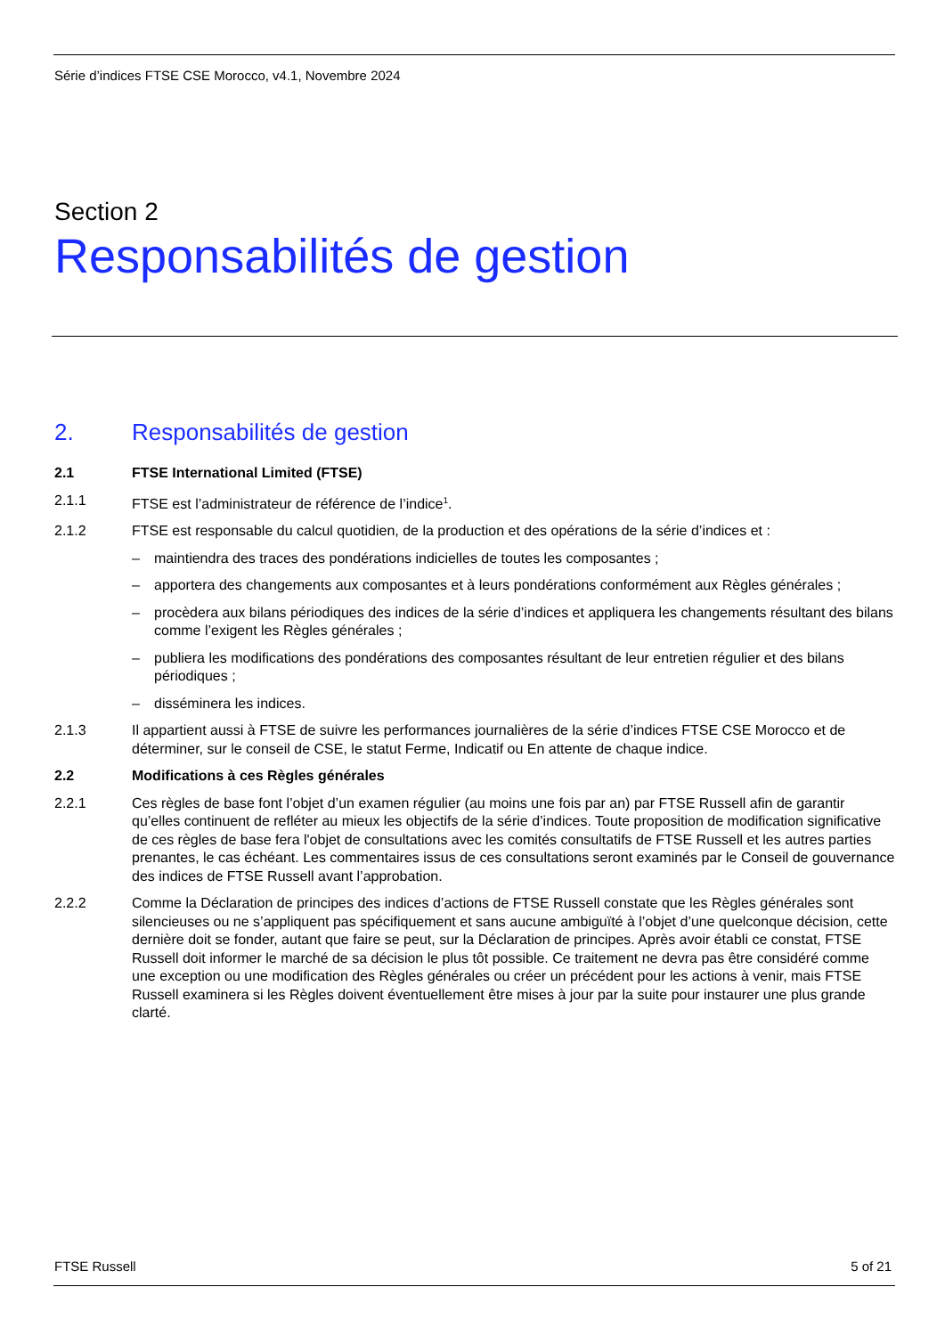Série d’indices FTSE CSE Morocco, v4.1, Novembre 2024
Section 2
Responsabilités de gestion
2. Responsabilités de gestion
2.1 FTSE International Limited (FTSE)
2.1.1 FTSE est l’administrateur de référence de l’indice<sup>1</sup>.
2.1.2 FTSE est responsable du calcul quotidien, de la production et des opérations de la série d’indices et :
– maintiendra des traces des pondérations indicielles de toutes les composantes ;
– apportera des changements aux composantes et à leurs pondérations conformément aux Règles générales ;
– procèdera aux bilans périodiques des indices de la série d’indices et appliquera les changements résultant des bilans comme l’exigent les Règles générales ;
– publiera les modifications des pondérations des composantes résultant de leur entretien régulier et des bilans périodiques ;
– disséminera les indices.
2.1.3 Il appartient aussi à FTSE de suivre les performances journalières de la série d’indices FTSE CSE Morocco et de déterminer, sur le conseil de CSE, le statut Ferme, Indicatif ou En attente de chaque indice.
2.2 Modifications à ces Règles générales
2.2.1 Ces règles de base font l’objet d’un examen régulier (au moins une fois par an) par FTSE Russell afin de garantir qu’elles continuent de refléter au mieux les objectifs de la série d’indices. Toute proposition de modification significative de ces règles de base fera l'objet de consultations avec les comités consultatifs de FTSE Russell et les autres parties prenantes, le cas échéant. Les commentaires issus de ces consultations seront examinés par le Conseil de gouvernance des indices de FTSE Russell avant l’approbation.
2.2.2 Comme la Déclaration de principes des indices d’actions de FTSE Russell constate que les Règles générales sont silencieuses ou ne s’appliquent pas spécifiquement et sans aucune ambiguïté à l’objet d’une quelconque décision, cette dernière doit se fonder, autant que faire se peut, sur la Déclaration de principes. Après avoir établi ce constat, FTSE Russell doit informer le marché de sa décision le plus tôt possible. Ce traitement ne devra pas être considéré comme une exception ou une modification des Règles générales ou créer un précédent pour les actions à venir, mais FTSE Russell examinera si les Règles doivent éventuellement être mises à jour par la suite pour instaurer une plus grande clarté.
FTSE Russell 5 of 21